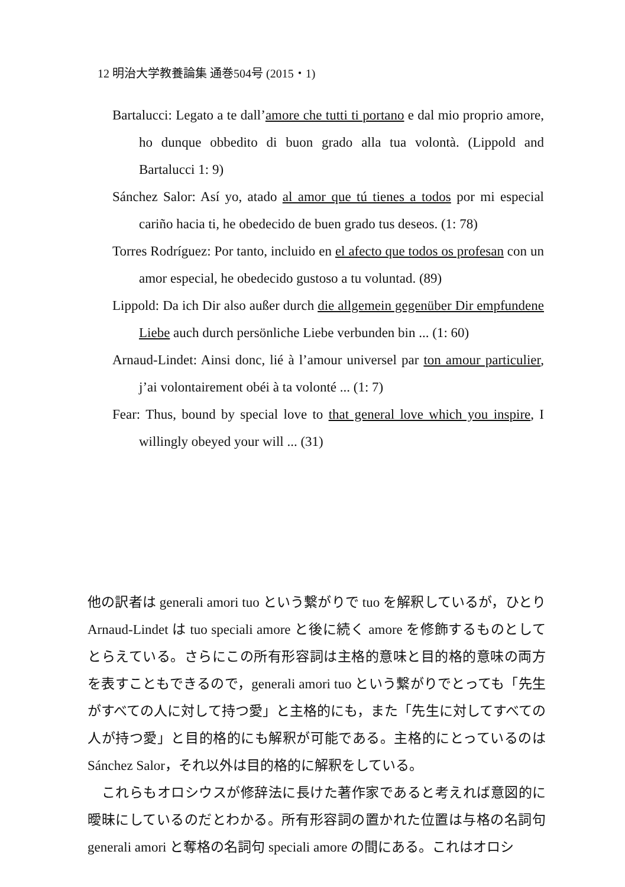12 明治大学教養論集 通巻504号 (2015・1)
Bartalucci: Legato a te dall’amore che tutti ti portano e dal mio proprio amore, ho dunque obbedito di buon grado alla tua volontà. (Lippold and Bartalucci 1: 9)
Sánchez Salor: Así yo, atado al amor que tú tienes a todos por mi especial cariño hacia ti, he obedecido de buen grado tus deseos. (1: 78)
Torres Rodríguez: Por tanto, incluido en el afecto que todos os profesan con un amor especial, he obedecido gustoso a tu voluntad. (89)
Lippold: Da ich Dir also außer durch die allgemein gegenüber Dir empfundene Liebe auch durch persönliche Liebe verbunden bin ... (1: 60)
Arnaud-Lindet: Ainsi donc, lié à l’amour universel par ton amour particulier, j’ai volontairement obéi à ta volonté ... (1: 7)
Fear: Thus, bound by special love to that general love which you inspire, I willingly obeyed your will ... (31)
他の訳者は generali amori tuo という繋がりで tuo を解釈しているが，ひとり Arnaud-Lindet は tuo speciali amore と後に続く amore を修飾するものとしてとらえている。さらにこの所有形容詞は主格的意味と目的格的意味の両方を表すこともできるので，generali amori tuo という繋がりでとっても「先生がすべての人に対して持つ愛」と主格的にも，また「先生に対してすべての人が持つ愛」と目的格的にも解釈が可能である。主格的にとっているのは Sánchez Salor，それ以外は目的格的に解釈をしている。
　これらもオロシウスが修辞法に長けた著作家であると考えれば意図的に曖昧にしているのだとわかる。所有形容詞の置かれた位置は与格の名詞句 generali amori と奪格の名詞句 speciali amore の間にある。これはオロシ